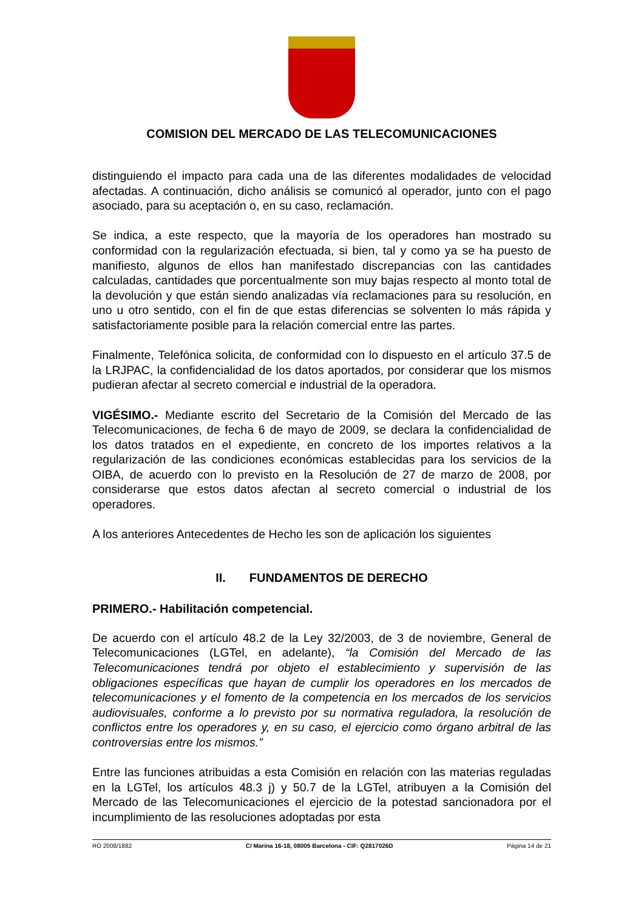COMISION DEL MERCADO DE LAS TELECOMUNICACIONES
distinguiendo el impacto para cada una de las diferentes modalidades de velocidad afectadas. A continuación, dicho análisis se comunicó al operador, junto con el pago asociado, para su aceptación o, en su caso, reclamación.
Se indica, a este respecto, que la mayoría de los operadores han mostrado su conformidad con la regularización efectuada, si bien, tal y como ya se ha puesto de manifiesto, algunos de ellos han manifestado discrepancias con las cantidades calculadas, cantidades que porcentualmente son muy bajas respecto al monto total de la devolución y que están siendo analizadas vía reclamaciones para su resolución, en uno u otro sentido, con el fin de que estas diferencias se solventen lo más rápida y satisfactoriamente posible para la relación comercial entre las partes.
Finalmente, Telefónica solicita, de conformidad con lo dispuesto en el artículo 37.5 de la LRJPAC, la confidencialidad de los datos aportados, por considerar que los mismos pudieran afectar al secreto comercial e industrial de la operadora.
VIGÉSIMO.- Mediante escrito del Secretario de la Comisión del Mercado de las Telecomunicaciones, de fecha 6 de mayo de 2009, se declara la confidencialidad de los datos tratados en el expediente, en concreto de los importes relativos a la regularización de las condiciones económicas establecidas para los servicios de la OIBA, de acuerdo con lo previsto en la Resolución de 27 de marzo de 2008, por considerarse que estos datos afectan al secreto comercial o industrial de los operadores.
A los anteriores Antecedentes de Hecho les son de aplicación los siguientes
II. FUNDAMENTOS DE DERECHO
PRIMERO.- Habilitación competencial.
De acuerdo con el artículo 48.2 de la Ley 32/2003, de 3 de noviembre, General de Telecomunicaciones (LGTel, en adelante), “la Comisión del Mercado de las Telecomunicaciones tendrá por objeto el establecimiento y supervisión de las obligaciones específicas que hayan de cumplir los operadores en los mercados de telecomunicaciones y el fomento de la competencia en los mercados de los servicios audiovisuales, conforme a lo previsto por su normativa reguladora, la resolución de conflictos entre los operadores y, en su caso, el ejercicio como órgano arbitral de las controversias entre los mismos.”
Entre las funciones atribuidas a esta Comisión en relación con las materias reguladas en la LGTel, los artículos 48.3 j) y 50.7 de la LGTel, atribuyen a la Comisión del Mercado de las Telecomunicaciones el ejercicio de la potestad sancionadora por el incumplimiento de las resoluciones adoptadas por esta
RO 2008/1882 C/ Marina 16-18, 08005 Barcelona - CIF: Q2817026D Página 14 de 21